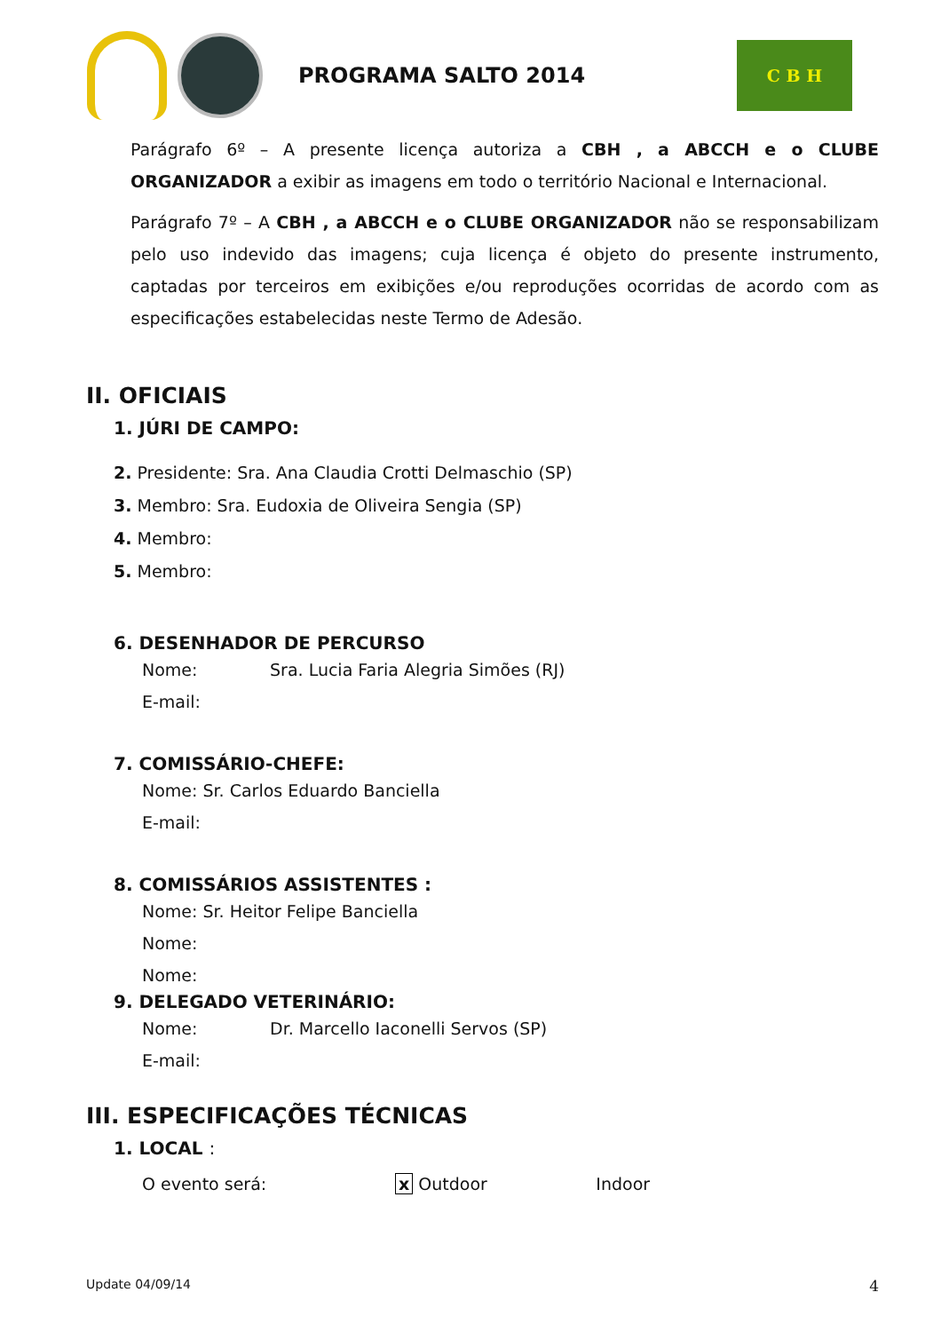PROGRAMA SALTO 2014
C B H
Parágrafo 6º – A presente licença autoriza a CBH , a ABCCH e o CLUBE ORGANIZADOR a exibir as imagens em todo o território Nacional e Internacional.
Parágrafo 7º – A CBH , a ABCCH e o CLUBE ORGANIZADOR não se responsabilizam pelo uso indevido das imagens; cuja licença é objeto do presente instrumento, captadas por terceiros em exibições e/ou reproduções ocorridas de acordo com as especificações estabelecidas neste Termo de Adesão.
II. OFICIAIS
1. JÚRI DE CAMPO:
2. Presidente: Sra. Ana Claudia Crotti Delmaschio (SP)
3. Membro: Sra. Eudoxia de Oliveira Sengia (SP)
4. Membro:
5. Membro:
6. DESENHADOR DE PERCURSO
Nome: Sra. Lucia Faria Alegria Simões (RJ)
E-mail:
7. COMISSÁRIO-CHEFE:
Nome: Sr. Carlos Eduardo Banciella
E-mail:
8. COMISSÁRIOS ASSISTENTES :
Nome: Sr. Heitor Felipe Banciella
Nome:
Nome:
9. DELEGADO VETERINÁRIO:
Nome: Dr. Marcello Iaconelli Servos (SP)
E-mail:
III. ESPECIFICAÇÕES TÉCNICAS
1. LOCAL :
O evento será: x Outdoor Indoor
Update 04/09/14 4